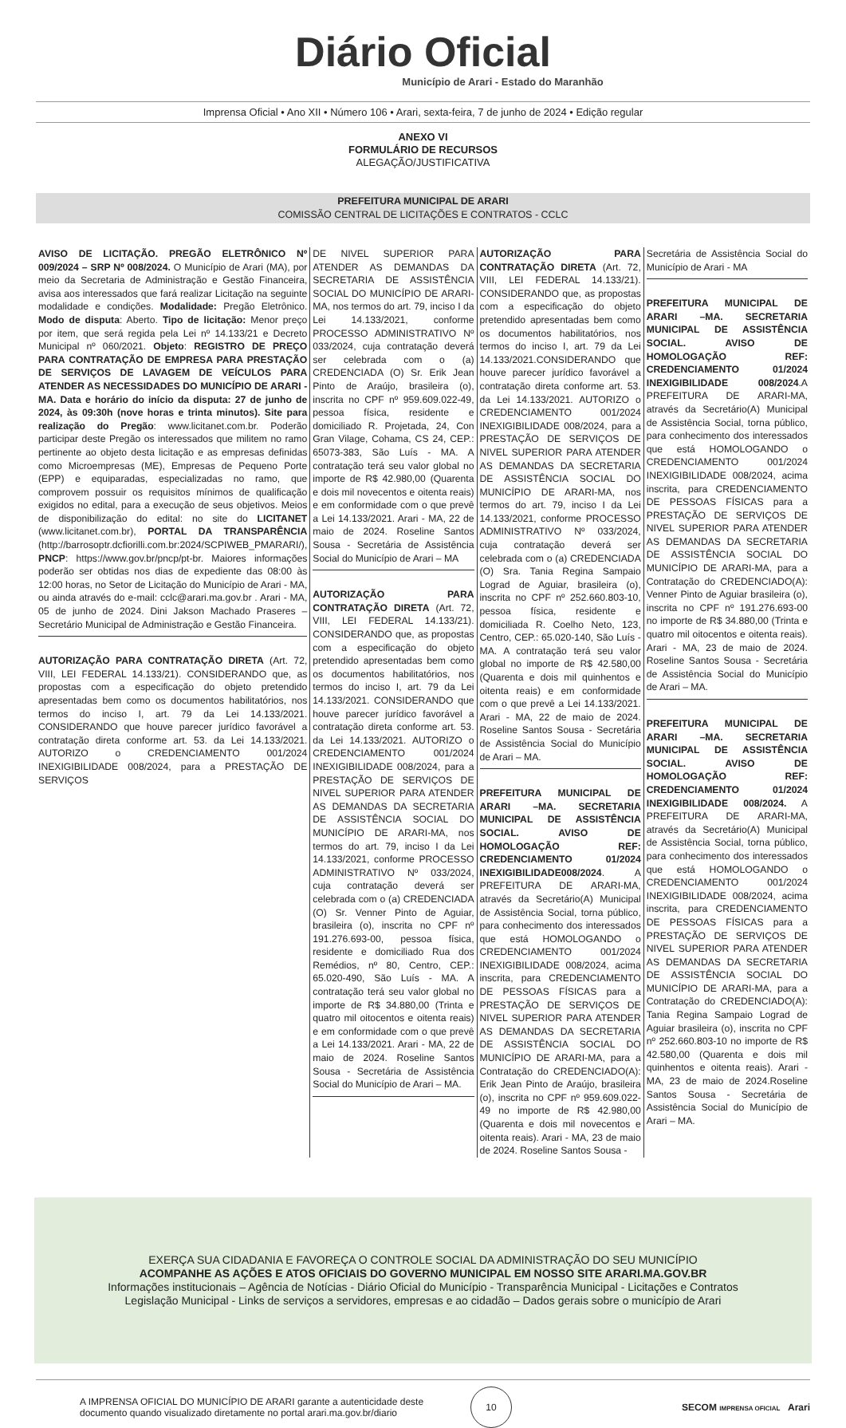Diário Oficial
Município de Arari - Estado do Maranhão
Imprensa Oficial • Ano XII • Número 106 • Arari, sexta-feira, 7 de junho de 2024 • Edição regular
ANEXO VI
FORMULÁRIO DE RECURSOS
ALEGAÇÃO/JUSTIFICATIVA
PREFEITURA MUNICIPAL DE ARARI
COMISSÃO CENTRAL DE LICITAÇÕES E CONTRATOS - CCLC
AVISO DE LICITAÇÃO. PREGÃO ELETRÔNICO Nº 009/2024 – SRP Nº 008/2024. O Município de Arari (MA), por meio da Secretaria de Administração e Gestão Financeira, avisa aos interessados que fará realizar Licitação na seguinte modalidade e condições. Modalidade: Pregão Eletrônico. Modo de disputa: Aberto. Tipo de licitação: Menor preço por item, que será regida pela Lei nº 14.133/21 e Decreto Municipal nº 060/2021. Objeto: REGISTRO DE PREÇO PARA CONTRATAÇÃO DE EMPRESA PARA PRESTAÇÃO DE SERVIÇOS DE LAVAGEM DE VEÍCULOS PARA ATENDER AS NECESSIDADES DO MUNICÍPIO DE ARARI - MA. Data e horário do início da disputa: 27 de junho de 2024, às 09:30h (nove horas e trinta minutos). Site para realização do Pregão: www.licitanet.com.br. Poderão participar deste Pregão os interessados que militem no ramo pertinente ao objeto desta licitação e as empresas definidas como Microempresas (ME), Empresas de Pequeno Porte (EPP) e equiparadas, especializadas no ramo, que comprovem possuir os requisitos mínimos de qualificação exigidos no edital, para a execução de seus objetivos. Meios de disponibilização do edital: no site do LICITANET (www.licitanet.com.br), PORTAL DA TRANSPARÊNCIA (http://barrosoptr.dcfiorilli.com.br:2024/SCPIWEB_PMARARI/), PNCP: https://www.gov.br/pncp/pt-br. Maiores informações poderão ser obtidas nos dias de expediente das 08:00 às 12:00 horas, no Setor de Licitação do Município de Arari - MA, ou ainda através do e-mail: cclc@arari.ma.gov.br . Arari - MA, 05 de junho de 2024. Dini Jakson Machado Praseres – Secretário Municipal de Administração e Gestão Financeira.
AUTORIZAÇÃO PARA CONTRATAÇÃO DIRETA (Art. 72, VIII, LEI FEDERAL 14.133/21). CONSIDERANDO que, as propostas com a especificação do objeto pretendido apresentadas bem como os documentos habilitatórios, nos termos do inciso I, art. 79 da Lei 14.133/2021. CONSIDERANDO que houve parecer jurídico favorável a contratação direta conforme art. 53. da Lei 14.133/2021. AUTORIZO o CREDENCIAMENTO 001/2024 INEXIGIBILIDADE 008/2024, para a PRESTAÇÃO DE SERVIÇOS
DE NIVEL SUPERIOR PARA ATENDER AS DEMANDAS DA SECRETARIA DE ASSISTÊNCIA SOCIAL DO MUNICÍPIO DE ARARI-MA, nos termos do art. 79, inciso I da Lei 14.133/2021, conforme PROCESSO ADMINISTRATIVO Nº 033/2024, cuja contratação deverá ser celebrada com o (a) CREDENCIADA (O) Sr. Erik Jean Pinto de Araújo, brasileira (o), inscrita no CPF nº 959.609.022-49, pessoa física, residente e domiciliado R. Projetada, 24, Con Gran Vilage, Cohama, CS 24, CEP.: 65073-383, São Luís - MA. A contratação terá seu valor global no importe de R$ 42.980,00 (Quarenta e dois mil novecentos e oitenta reais) e em conformidade com o que prevê a Lei 14.133/2021. Arari - MA, 22 de maio de 2024. Roseline Santos Sousa - Secretária de Assistência Social do Município de Arari – MA
AUTORIZAÇÃO PARA CONTRATAÇÃO DIRETA (Art. 72, VIII, LEI FEDERAL 14.133/21). CONSIDERANDO que, as propostas com a especificação do objeto pretendido apresentadas bem como os documentos habilitatórios, nos termos do inciso I, art. 79 da Lei 14.133/2021. CONSIDERANDO que houve parecer jurídico favorável a contratação direta conforme art. 53. da Lei 14.133/2021. AUTORIZO o CREDENCIAMENTO 001/2024 INEXIGIBILIDADE 008/2024, para a PRESTAÇÃO DE SERVIÇOS DE NIVEL SUPERIOR PARA ATENDER AS DEMANDAS DA SECRETARIA DE ASSISTÊNCIA SOCIAL DO MUNICÍPIO DE ARARI-MA, nos termos do art. 79, inciso I da Lei 14.133/2021, conforme PROCESSO ADMINISTRATIVO Nº 033/2024, cuja contratação deverá ser celebrada com o (a) CREDENCIADA (O) Sr. Venner Pinto de Aguiar, brasileira (o), inscrita no CPF nº 191.276.693-00, pessoa física, residente e domiciliado Rua dos Remédios, nº 80, Centro, CEP.: 65.020-490, São Luís - MA. A contratação terá seu valor global no importe de R$ 34.880,00 (Trinta e quatro mil oitocentos e oitenta reais) e em conformidade com o que prevê a Lei 14.133/2021. Arari - MA, 22 de maio de 2024. Roseline Santos Sousa - Secretária de Assistência Social do Município de Arari – MA.
AUTORIZAÇÃO PARA CONTRATAÇÃO DIRETA (Art. 72, VIII, LEI FEDERAL 14.133/21). CONSIDERANDO que, as propostas com a especificação do objeto pretendido apresentadas bem como os documentos habilitatórios, nos termos do inciso I, art. 79 da Lei 14.133/2021.CONSIDERANDO que houve parecer jurídico favorável a contratação direta conforme art. 53. da Lei 14.133/2021. AUTORIZO o CREDENCIAMENTO 001/2024 INEXIGIBILIDADE 008/2024, para a PRESTAÇÃO DE SERVIÇOS DE NIVEL SUPERIOR PARA ATENDER AS DEMANDAS DA SECRETARIA DE ASSISTÊNCIA SOCIAL DO MUNICÍPIO DE ARARI-MA, nos termos do art. 79, inciso I da Lei 14.133/2021, conforme PROCESSO ADMINISTRATIVO Nº 033/2024, cuja contratação deverá ser celebrada com o (a) CREDENCIADA (O) Sra. Tania Regina Sampaio Lograd de Aguiar, brasileira (o), inscrita no CPF nº 252.660.803-10, pessoa física, residente e domiciliada R. Coelho Neto, 123, Centro, CEP.: 65.020-140, São Luís - MA. A contratação terá seu valor global no importe de R$ 42.580,00 (Quarenta e dois mil quinhentos e oitenta reais) e em conformidade com o que prevê a Lei 14.133/2021. Arari - MA, 22 de maio de 2024. Roseline Santos Sousa - Secretária de Assistência Social do Município de Arari – MA.
PREFEITURA MUNICIPAL DE ARARI –MA. SECRETARIA MUNICIPAL DE ASSISTÊNCIA SOCIAL. AVISO DE HOMOLOGAÇÃO REF: CREDENCIAMENTO 01/2024 INEXIGIBILIDADE008/2024. A PREFEITURA DE ARARI-MA, através da Secretário(A) Municipal de Assistência Social, torna público, para conhecimento dos interessados que está HOMOLOGANDO o CREDENCIAMENTO 001/2024 INEXIGIBILIDADE 008/2024, acima inscrita, para CREDENCIAMENTO DE PESSOAS FÍSICAS para a PRESTAÇÃO DE SERVIÇOS DE NIVEL SUPERIOR PARA ATENDER AS DEMANDAS DA SECRETARIA DE ASSISTÊNCIA SOCIAL DO MUNICÍPIO DE ARARI-MA, para a Contratação do CREDENCIADO(A): Erik Jean Pinto de Araújo, brasileira (o), inscrita no CPF nº 959.609.022-49 no importe de R$ 42.980,00 (Quarenta e dois mil novecentos e oitenta reais). Arari - MA, 23 de maio de 2024. Roseline Santos Sousa -
Secretária de Assistência Social do Município de Arari - MA
PREFEITURA MUNICIPAL DE ARARI –MA. SECRETARIA MUNICIPAL DE ASSISTÊNCIA SOCIAL. AVISO DE HOMOLOGAÇÃO REF: CREDENCIAMENTO 01/2024 INEXIGIBILIDADE 008/2024.A PREFEITURA DE ARARI-MA, através da Secretário(A) Municipal de Assistência Social, torna público, para conhecimento dos interessados que está HOMOLOGANDO o CREDENCIAMENTO 001/2024 INEXIGIBILIDADE 008/2024, acima inscrita, para CREDENCIAMENTO DE PESSOAS FÍSICAS para a PRESTAÇÃO DE SERVIÇOS DE NIVEL SUPERIOR PARA ATENDER AS DEMANDAS DA SECRETARIA DE ASSISTÊNCIA SOCIAL DO MUNICÍPIO DE ARARI-MA, para a Contratação do CREDENCIADO(A): Venner Pinto de Aguiar brasileira (o), inscrita no CPF nº 191.276.693-00 no importe de R$ 34.880,00 (Trinta e quatro mil oitocentos e oitenta reais). Arari - MA, 23 de maio de 2024. Roseline Santos Sousa - Secretária de Assistência Social do Município de Arari – MA.
PREFEITURA MUNICIPAL DE ARARI –MA. SECRETARIA MUNICIPAL DE ASSISTÊNCIA SOCIAL. AVISO DE HOMOLOGAÇÃO REF: CREDENCIAMENTO 01/2024 INEXIGIBILIDADE 008/2024. A PREFEITURA DE ARARI-MA, através da Secretário(A) Municipal de Assistência Social, torna público, para conhecimento dos interessados que está HOMOLOGANDO o CREDENCIAMENTO 001/2024 INEXIGIBILIDADE 008/2024, acima inscrita, para CREDENCIAMENTO DE PESSOAS FÍSICAS para a PRESTAÇÃO DE SERVIÇOS DE NIVEL SUPERIOR PARA ATENDER AS DEMANDAS DA SECRETARIA DE ASSISTÊNCIA SOCIAL DO MUNICÍPIO DE ARARI-MA, para a Contratação do CREDENCIADO(A): Tania Regina Sampaio Lograd de Aguiar brasileira (o), inscrita no CPF nº 252.660.803-10 no importe de R$ 42.580,00 (Quarenta e dois mil quinhentos e oitenta reais). Arari - MA, 23 de maio de 2024.Roseline Santos Sousa - Secretária de Assistência Social do Município de Arari – MA.
EXERÇA SUA CIDADANIA E FAVOREÇA O CONTROLE SOCIAL DA ADMINISTRAÇÃO DO SEU MUNICÍPIO
ACOMPANHE AS AÇÕES E ATOS OFICIAIS DO GOVERNO MUNICIPAL EM NOSSO SITE ARARI.MA.GOV.BR
Informações institucionais – Agência de Notícias - Diário Oficial do Município - Transparência Municipal - Licitações e Contratos
Legislação Municipal - Links de serviços a servidores, empresas e ao cidadão – Dados gerais sobre o município de Arari
A IMPRENSA OFICIAL DO MUNICÍPIO DE ARARI garante a autenticidade deste documento quando visualizado diretamente no portal arari.ma.gov.br/diario
10
SECOM IMPRENSA OFICIAL Arari